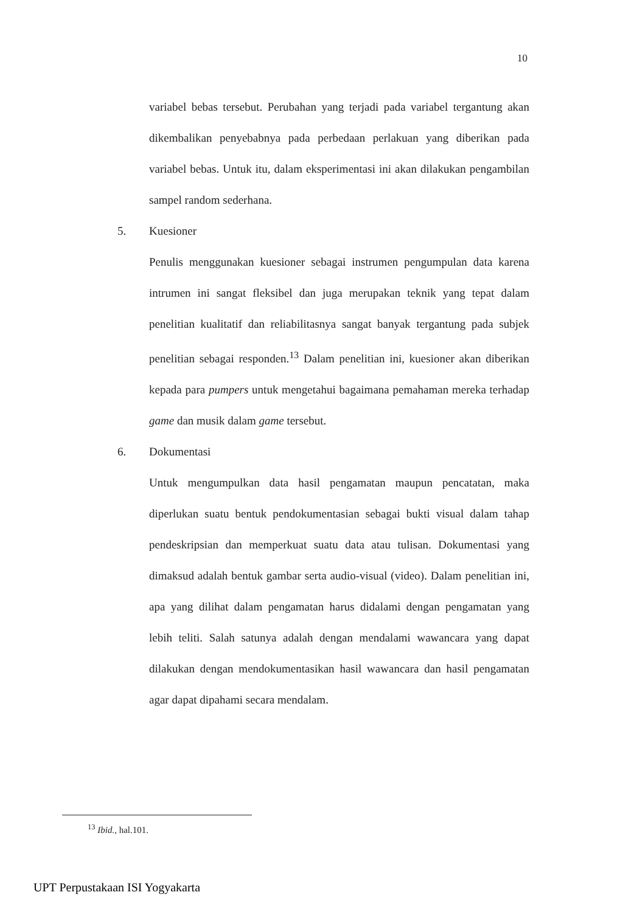10
variabel bebas tersebut. Perubahan yang terjadi pada variabel tergantung akan dikembalikan penyebabnya pada perbedaan perlakuan yang diberikan pada variabel bebas. Untuk itu, dalam eksperimentasi ini akan dilakukan pengambilan sampel random sederhana.
5. Kuesioner
Penulis menggunakan kuesioner sebagai instrumen pengumpulan data karena intrumen ini sangat fleksibel dan juga merupakan teknik yang tepat dalam penelitian kualitatif dan reliabilitasnya sangat banyak tergantung pada subjek penelitian sebagai responden.<sup>13</sup> Dalam penelitian ini, kuesioner akan diberikan kepada para pumpers untuk mengetahui bagaimana pemahaman mereka terhadap game dan musik dalam game tersebut.
6. Dokumentasi
Untuk mengumpulkan data hasil pengamatan maupun pencatatan, maka diperlukan suatu bentuk pendokumentasian sebagai bukti visual dalam tahap pendeskripsian dan memperkuat suatu data atau tulisan. Dokumentasi yang dimaksud adalah bentuk gambar serta audio-visual (video). Dalam penelitian ini, apa yang dilihat dalam pengamatan harus didalami dengan pengamatan yang lebih teliti. Salah satunya adalah dengan mendalami wawancara yang dapat dilakukan dengan mendokumentasikan hasil wawancara dan hasil pengamatan agar dapat dipahami secara mendalam.
<sup>13</sup> Ibid., hal.101.
UPT Perpustakaan ISI Yogyakarta